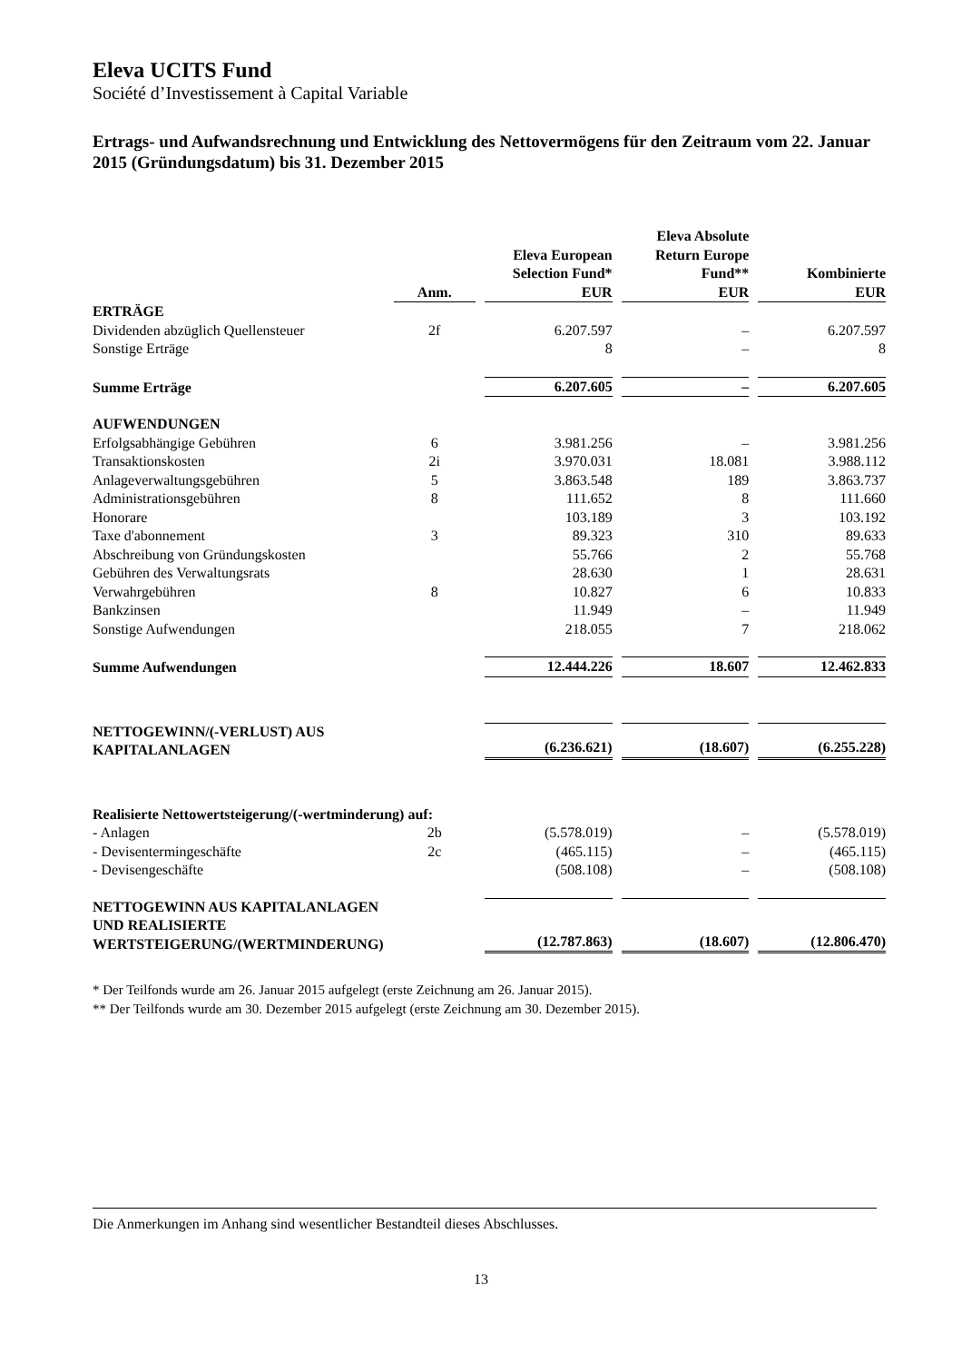Eleva UCITS Fund
Société d’Investissement à Capital Variable
Ertrags- und Aufwandsrechnung und Entwicklung des Nettovermögens für den Zeitraum vom 22. Januar 2015 (Gründungsdatum) bis 31. Dezember 2015
| | Anm. | Eleva European Selection Fund* EUR | Eleva Absolute Return Europe Fund** EUR | Kombinierte EUR |
| --- | --- | --- | --- | --- |
| ERTRÄGE | | | | |
| Dividenden abzüglich Quellensteuer | 2f | 6.207.597 | – | 6.207.597 |
| Sonstige Erträge | | 8 | – | 8 |
| Summe Erträge | | 6.207.605 | – | 6.207.605 |
| AUFWENDUNGEN | | | | |
| Erfolgsabhängige Gebühren | 6 | 3.981.256 | – | 3.981.256 |
| Transaktionskosten | 2i | 3.970.031 | 18.081 | 3.988.112 |
| Anlageverwaltungsgebühren | 5 | 3.863.548 | 189 | 3.863.737 |
| Administrationsgebühren | 8 | 111.652 | 8 | 111.660 |
| Honorare | | 103.189 | 3 | 103.192 |
| Taxe d'abonnement | 3 | 89.323 | 310 | 89.633 |
| Abschreibung von Gründungskosten | | 55.766 | 2 | 55.768 |
| Gebühren des Verwaltungsrats | | 28.630 | 1 | 28.631 |
| Verwahrgebühren | 8 | 10.827 | 6 | 10.833 |
| Bankzinsen | | 11.949 | – | 11.949 |
| Sonstige Aufwendungen | | 218.055 | 7 | 218.062 |
| Summe Aufwendungen | | 12.444.226 | 18.607 | 12.462.833 |
| NETTOGEWINN/(-VERLUST) AUS KAPITALANLAGEN | | (6.236.621) | (18.607) | (6.255.228) |
| Realisierte Nettowertsteigerung/(-wertminderung) auf: | | | | |
| - Anlagen | 2b | (5.578.019) | – | (5.578.019) |
| - Devisentermingeschäfte | 2c | (465.115) | – | (465.115) |
| - Devisengeschäfte | | (508.108) | – | (508.108) |
| NETTOGEWINN AUS KAPITALANLAGEN UND REALISIERTE WERTSTEIGERUNG/(WERTMINDERUNG) | | (12.787.863) | (18.607) | (12.806.470) |
* Der Teilfonds wurde am 26. Januar 2015 aufgelegt (erste Zeichnung am 26. Januar 2015).
** Der Teilfonds wurde am 30. Dezember 2015 aufgelegt (erste Zeichnung am 30. Dezember 2015).
Die Anmerkungen im Anhang sind wesentlicher Bestandteil dieses Abschlusses.
13